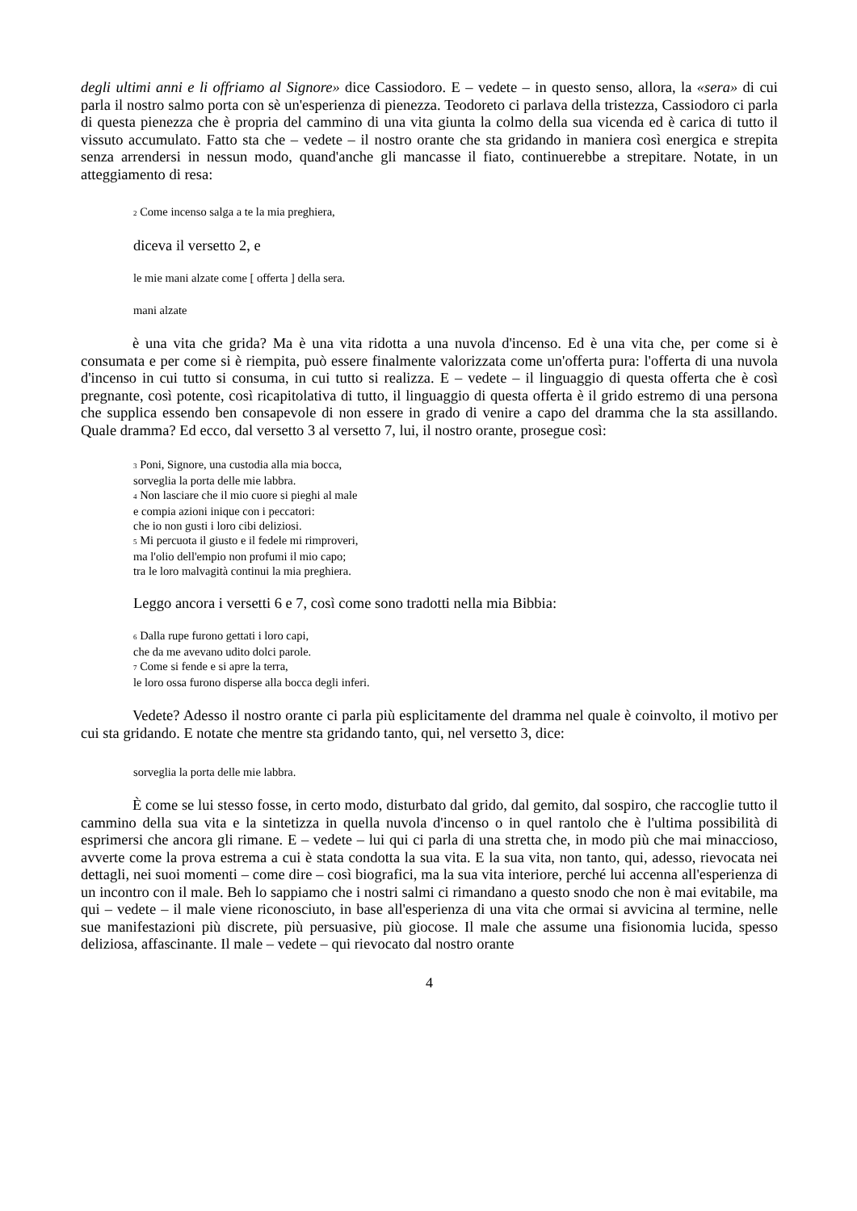degli ultimi anni e li offriamo al Signore» dice Cassiodoro. E – vedete – in questo senso, allora, la «sera» di cui parla il nostro salmo porta con sè un'esperienza di pienezza. Teodoreto ci parlava della tristezza, Cassiodoro ci parla di questa pienezza che è propria del cammino di una vita giunta la colmo della sua vicenda ed è carica di tutto il vissuto accumulato. Fatto sta che – vedete – il nostro orante che sta gridando in maniera così energica e strepita senza arrendersi in nessun modo, quand'anche gli mancasse il fiato, continuerebbe a strepitare. Notate, in un atteggiamento di resa:
<sub>2</sub> Come incenso salga a te la mia preghiera,
diceva il versetto 2, e
le mie mani alzate come [ offerta ] della sera.
mani alzate
è una vita che grida? Ma è una vita ridotta a una nuvola d'incenso. Ed è una vita che, per come si è consumata e per come si è riempita, può essere finalmente valorizzata come un'offerta pura: l'offerta di una nuvola d'incenso in cui tutto si consuma, in cui tutto si realizza. E – vedete – il linguaggio di questa offerta che è così pregnante, così potente, così ricapitolativa di tutto, il linguaggio di questa offerta è il grido estremo di una persona che supplica essendo ben consapevole di non essere in grado di venire a capo del dramma che la sta assillando. Quale dramma? Ed ecco, dal versetto 3 al versetto 7, lui, il nostro orante, prosegue così:
<sub>3</sub> Poni, Signore, una custodia alla mia bocca,
sorveglia la porta delle mie labbra.
<sub>4</sub> Non lasciare che il mio cuore si pieghi al male
e compia azioni inique con i peccatori:
che io non gusti i loro cibi deliziosi.
<sub>5</sub> Mi percuota il giusto e il fedele mi rimproveri,
ma l'olio dell'empio non profumi il mio capo;
tra le loro malvagità continui la mia preghiera.
Leggo ancora i versetti 6 e 7, così come sono tradotti nella mia Bibbia:
<sub>6</sub> Dalla rupe furono gettati i loro capi,
che da me avevano udito dolci parole.
<sub>7</sub> Come si fende e si apre la terra,
le loro ossa furono disperse alla bocca degli inferi.
Vedete? Adesso il nostro orante ci parla più esplicitamente del dramma nel quale è coinvolto, il motivo per cui sta gridando. E notate che mentre sta gridando tanto, qui, nel versetto 3, dice:
sorveglia la porta delle mie labbra.
È come se lui stesso fosse, in certo modo, disturbato dal grido, dal gemito, dal sospiro, che raccoglie tutto il cammino della sua vita e la sintetizza in quella nuvola d'incenso o in quel rantolo che è l'ultima possibilità di esprimersi che ancora gli rimane. E – vedete – lui qui ci parla di una stretta che, in modo più che mai minaccioso, avverte come la prova estrema a cui è stata condotta la sua vita. E la sua vita, non tanto, qui, adesso, rievocata nei dettagli, nei suoi momenti – come dire – così biografici, ma la sua vita interiore, perché lui accenna all'esperienza di un incontro con il male. Beh lo sappiamo che i nostri salmi ci rimandano a questo snodo che non è mai evitabile, ma qui – vedete – il male viene riconosciuto, in base all'esperienza di una vita che ormai si avvicina al termine, nelle sue manifestazioni più discrete, più persuasive, più giocose. Il male che assume una fisionomia lucida, spesso deliziosa, affascinante. Il male – vedete – qui rievocato dal nostro orante
4